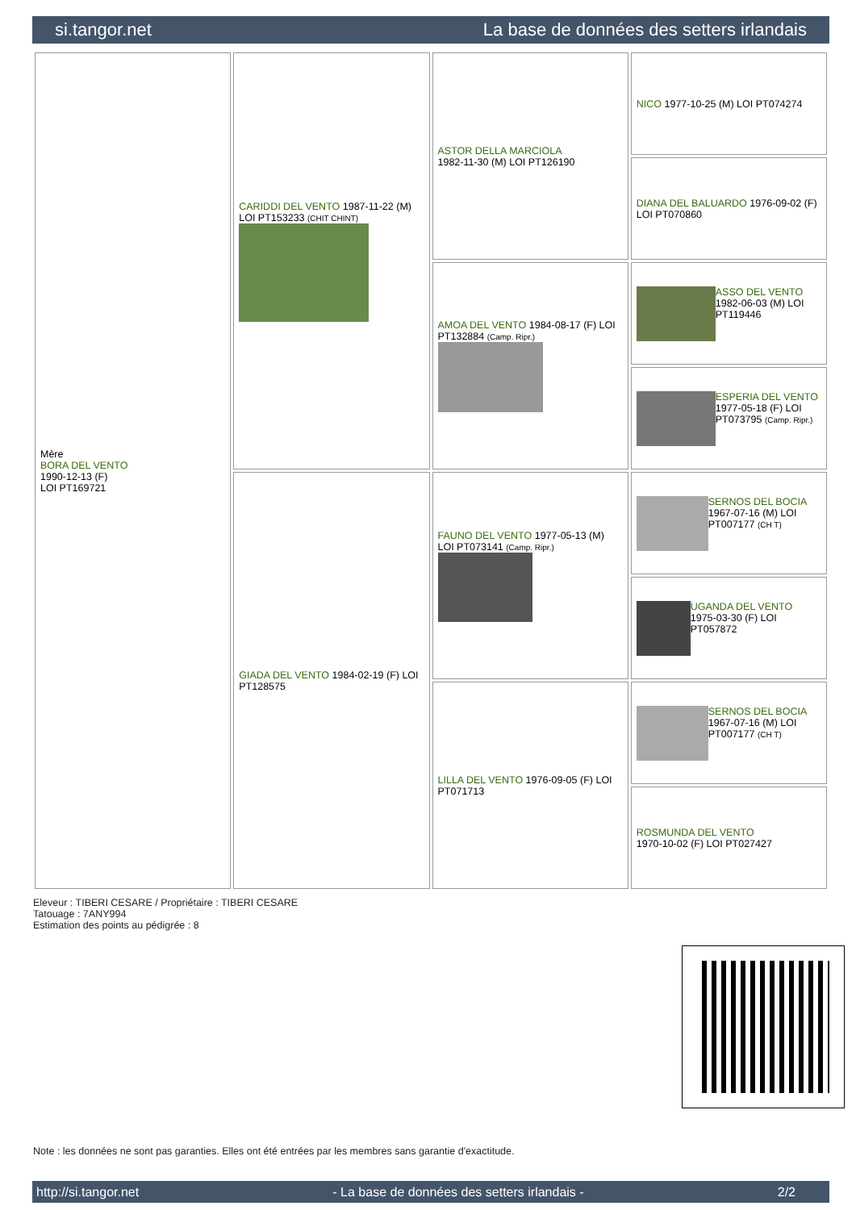si.tangor.net La base de données des setters irlandais
| Mère BORA DEL VENTO 1990-12-13 (F) LOI PT169721 | CARIDDI DEL VENTO 1987-11-22 (M) LOI PT153233 (CHIT CHINT) | ASTOR DELLA MARCIOLA 1982-11-30 (M) LOI PT126190 | NICO 1977-10-25 (M) LOI PT074274 |
| | | | DIANA DEL BALUARDO 1976-09-02 (F) LOI PT070860 |
| | | AMOA DEL VENTO 1984-08-17 (F) LOI PT132884 (Camp. Ripr.) | ASSO DEL VENTO 1982-06-03 (M) LOI PT119446 |
| | | | ESPERIA DEL VENTO 1977-05-18 (F) LOI PT073795 (Camp. Ripr.) |
| | GIADA DEL VENTO 1984-02-19 (F) LOI PT128575 | FAUNO DEL VENTO 1977-05-13 (M) LOI PT073141 (Camp. Ripr.) | SERNOS DEL BOCIA 1967-07-16 (M) LOI PT007177 (CH T) |
| | | | UGANDA DEL VENTO 1975-03-30 (F) LOI PT057872 |
| | | LILLA DEL VENTO 1976-09-05 (F) LOI PT071713 | SERNOS DEL BOCIA 1967-07-16 (M) LOI PT007177 (CH T) |
| | | | ROSMUNDA DEL VENTO 1970-10-02 (F) LOI PT027427 |
Eleveur : TIBERI CESARE / Propriétaire : TIBERI CESARE
Tatouage : 7ANY994
Estimation des points au pédigrée : 8
Note : les données ne sont pas garanties. Elles ont été entrées par les membres sans garantie d'exactitude.
http://si.tangor.net - La base de données des setters irlandais - 2/2